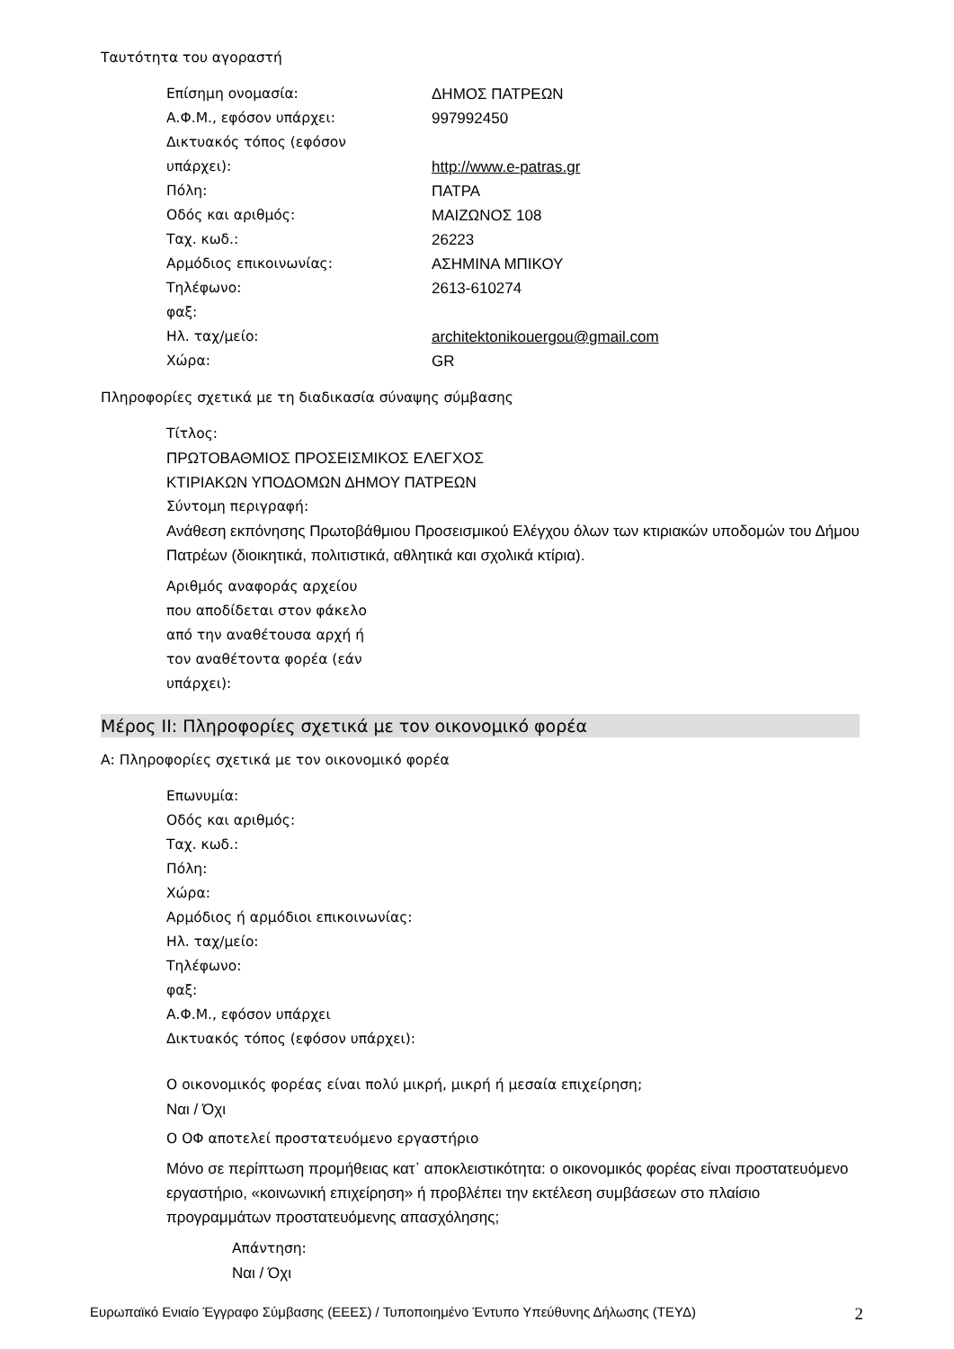Ταυτότητα του αγοραστή
Επίσημη ονομασία: ΔΗΜΟΣ ΠΑΤΡΕΩΝ
Α.Φ.Μ., εφόσον υπάρχει: 997992450
Δικτυακός τόπος (εφόσον
υπάρχει):
http://www.e-patras.gr
Πόλη: ΠΑΤΡΑ
Οδός και αριθμός: ΜΑΙΖΩΝΟΣ 108
Ταχ. κωδ.: 26223
Αρμόδιος επικοινωνίας: ΑΣΗΜΙΝΑ ΜΠΙΚΟΥ
Τηλέφωνο: 2613-610274
φαξ:
Ηλ. ταχ/μείο: architektonikouergou@gmail.com
Χώρα: GR
Πληροφορίες σχετικά με τη διαδικασία σύναψης σύμβασης
Τίτλος:
ΠΡΩΤΟΒΑΘΜΙΟΣ ΠΡΟΣΕΙΣΜΙΚΟΣ ΕΛΕΓΧΟΣ
ΚΤΙΡΙΑΚΩΝ ΥΠΟΔΟΜΩΝ ΔΗΜΟΥ ΠΑΤΡΕΩΝ
Σύντομη περιγραφή:
Ανάθεση εκπόνησης Πρωτοβάθμιου Προσεισμικού Ελέγχου όλων των κτιριακών υποδομών του Δήμου Πατρέων (διοικητικά, πολιτιστικά, αθλητικά και σχολικά κτίρια).
Αριθμός αναφοράς αρχείου
που αποδίδεται στον φάκελο
από την αναθέτουσα αρχή ή
τον αναθέτοντα φορέα (εάν
υπάρχει):
Μέρος ΙΙ: Πληροφορίες σχετικά με τον οικονομικό φορέα
Α: Πληροφορίες σχετικά με τον οικονομικό φορέα
Επωνυμία:
Οδός και αριθμός:
Ταχ. κωδ.:
Πόλη:
Χώρα:
Αρμόδιος ή αρμόδιοι επικοινωνίας:
Ηλ. ταχ/μείο:
Τηλέφωνο:
φαξ:
Α.Φ.Μ., εφόσον υπάρχει
Δικτυακός τόπος (εφόσον υπάρχει):
Ο οικονομικός φορέας είναι πολύ μικρή, μικρή ή μεσαία επιχείρηση;
Ναι / Όχι
Ο ΟΦ αποτελεί προστατευόμενο εργαστήριο
Μόνο σε περίπτωση προμήθειας κατ᾽ αποκλειστικότητα: ο οικονομικός φορέας είναι προστατευόμενο εργαστήριο, «κοινωνική επιχείρηση» ή προβλέπει την εκτέλεση συμβάσεων στο πλαίσιο προγραμμάτων προστατευόμενης απασχόλησης;
Απάντηση:
Ναι / Όχι
Ευρωπαϊκό Ενιαίο Έγγραφο Σύμβασης (ΕΕΕΣ) / Τυποποιημένο Έντυπο Υπεύθυνης Δήλωσης (ΤΕΥΔ) 2